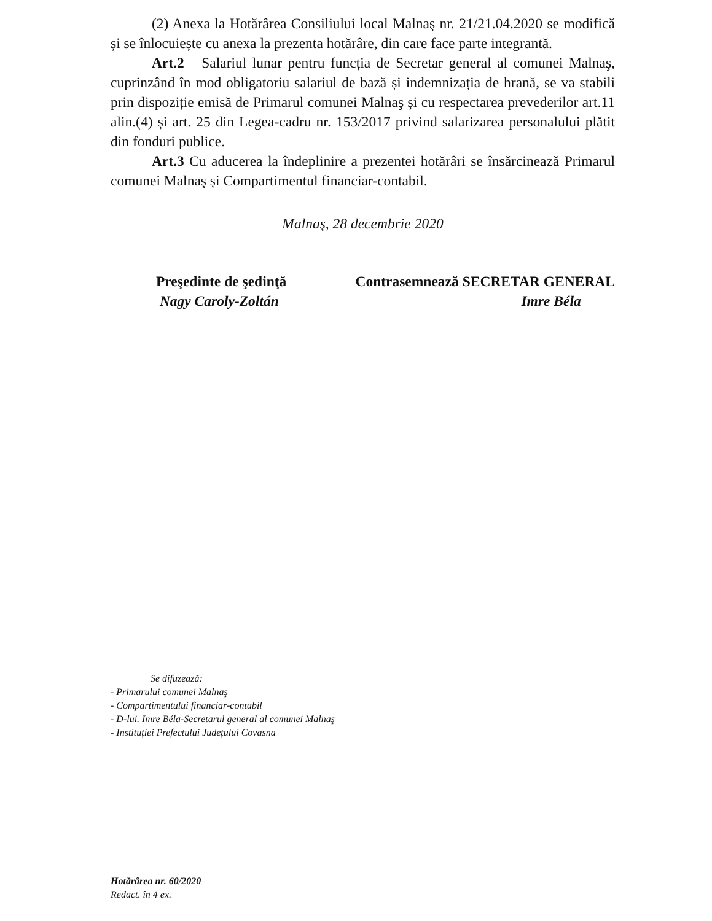(2) Anexa la Hotărârea Consiliului local Malnaş nr. 21/21.04.2020 se modifică și se înlocuiește cu anexa la prezenta hotărâre, din care face parte integrantă.
Art.2 Salariul lunar pentru funcția de Secretar general al comunei Malnaş, cuprinzând în mod obligatoriu salariul de bază și indemnizația de hrană, se va stabili prin dispoziție emisă de Primarul comunei Malnaş și cu respectarea prevederilor art.11 alin.(4) și art. 25 din Legea-cadru nr. 153/2017 privind salarizarea personalului plătit din fonduri publice.
Art.3 Cu aducerea la îndeplinire a prezentei hotărâri se însărcinează Primarul comunei Malnaş și Compartimentul financiar-contabil.
Malnaş, 28 decembrie 2020
Preşedinte de şedinţă
Nagy Caroly-Zoltán
Contrasemnează SECRETAR GENERAL
Imre Béla
Se difuzează:
- Primarului comunei Malnaş
- Compartimentului financiar-contabil
- D-lui. Imre Béla-Secretarul general al comunei Malnaş
- Instituției Prefectului Județului Covasna
Hotărârea nr. 60/2020
Redact. în 4 ex.